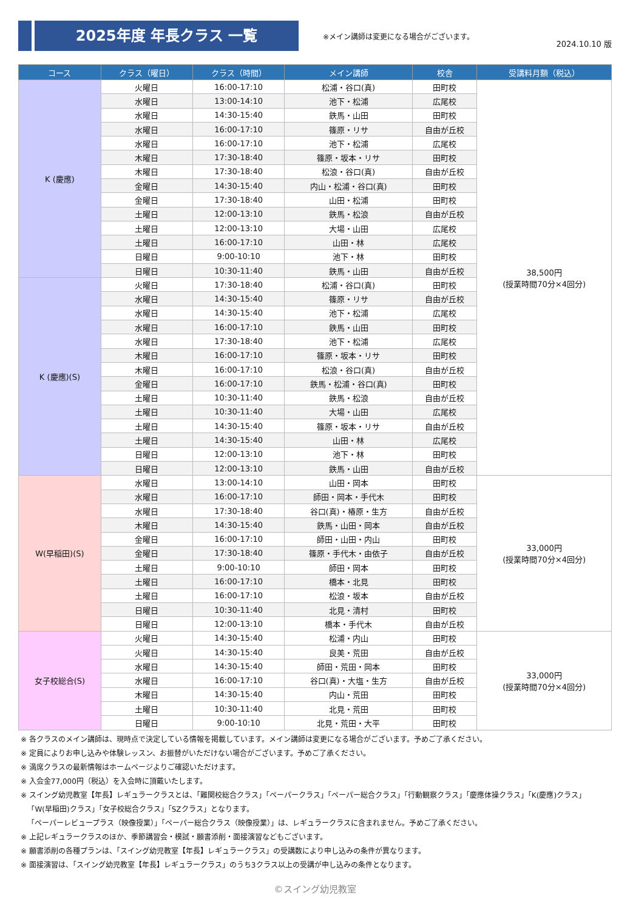2025年度 年長クラス 一覧
※メイン講師は変更になる場合がございます。
2024.10.10 版
| コース | クラス（曜日） | クラス（時間） | メイン講師 | 校舎 | 受講料月額（税込） |
| --- | --- | --- | --- | --- | --- |
| K (慶應) | 火曜日 | 16:00-17:10 | 松浦・谷口(真) | 田町校 | 38,500円 (授業時間70分×4回分) |
| | 水曜日 | 13:00-14:10 | 池下・松浦 | 広尾校 | |
| | 水曜日 | 14:30-15:40 | 鉄馬・山田 | 田町校 | |
| | 水曜日 | 16:00-17:10 | 篠原・リサ | 自由が丘校 | |
| | 水曜日 | 16:00-17:10 | 池下・松浦 | 広尾校 | |
| | 木曜日 | 17:30-18:40 | 篠原・坂本・リサ | 田町校 | |
| | 木曜日 | 17:30-18:40 | 松浪・谷口(真) | 自由が丘校 | |
| | 金曜日 | 14:30-15:40 | 内山・松浦・谷口(真) | 田町校 | |
| | 金曜日 | 17:30-18:40 | 山田・松浦 | 田町校 | |
| | 土曜日 | 12:00-13:10 | 鉄馬・松浪 | 自由が丘校 | |
| | 土曜日 | 12:00-13:10 | 大場・山田 | 広尾校 | |
| | 土曜日 | 16:00-17:10 | 山田・林 | 広尾校 | |
| | 日曜日 | 9:00-10:10 | 池下・林 | 田町校 | |
| | 日曜日 | 10:30-11:40 | 鉄馬・山田 | 自由が丘校 | |
| K (慶應)(S) | 火曜日 | 17:30-18:40 | 松浦・谷口(真) | 田町校 | |
| | 水曜日 | 14:30-15:40 | 篠原・リサ | 自由が丘校 | |
| | 水曜日 | 14:30-15:40 | 池下・松浦 | 広尾校 | |
| | 水曜日 | 16:00-17:10 | 鉄馬・山田 | 田町校 | |
| | 水曜日 | 17:30-18:40 | 池下・松浦 | 広尾校 | |
| | 木曜日 | 16:00-17:10 | 篠原・坂本・リサ | 田町校 | |
| | 木曜日 | 16:00-17:10 | 松浪・谷口(真) | 自由が丘校 | |
| | 金曜日 | 16:00-17:10 | 鉄馬・松浦・谷口(真) | 田町校 | |
| | 土曜日 | 10:30-11:40 | 鉄馬・松浪 | 自由が丘校 | |
| | 土曜日 | 10:30-11:40 | 大場・山田 | 広尾校 | |
| | 土曜日 | 14:30-15:40 | 篠原・坂本・リサ | 自由が丘校 | |
| | 土曜日 | 14:30-15:40 | 山田・林 | 広尾校 | |
| | 日曜日 | 12:00-13:10 | 池下・林 | 田町校 | |
| | 日曜日 | 12:00-13:10 | 鉄馬・山田 | 自由が丘校 | |
| W(早稲田)(S) | 水曜日 | 13:00-14:10 | 山田・岡本 | 田町校 | 33,000円 (授業時間70分×4回分) |
| | 水曜日 | 16:00-17:10 | 師田・岡本・手代木 | 田町校 | |
| | 水曜日 | 17:30-18:40 | 谷口(真)・椿原・生方 | 自由が丘校 | |
| | 木曜日 | 14:30-15:40 | 鉄馬・山田・岡本 | 自由が丘校 | |
| | 金曜日 | 16:00-17:10 | 師田・山田・内山 | 田町校 | |
| | 金曜日 | 17:30-18:40 | 篠原・手代木・由依子 | 自由が丘校 | |
| | 土曜日 | 9:00-10:10 | 師田・岡本 | 田町校 | |
| | 土曜日 | 16:00-17:10 | 橋本・北見 | 田町校 | |
| | 土曜日 | 16:00-17:10 | 松浪・坂本 | 自由が丘校 | |
| | 日曜日 | 10:30-11:40 | 北見・清村 | 田町校 | |
| | 日曜日 | 12:00-13:10 | 橋本・手代木 | 自由が丘校 | |
| 女子校総合(S) | 火曜日 | 14:30-15:40 | 松浦・内山 | 田町校 | 33,000円 (授業時間70分×4回分) |
| | 火曜日 | 14:30-15:40 | 良美・荒田 | 自由が丘校 | |
| | 水曜日 | 14:30-15:40 | 師田・荒田・岡本 | 田町校 | |
| | 水曜日 | 16:00-17:10 | 谷口(真)・大塩・生方 | 自由が丘校 | |
| | 木曜日 | 14:30-15:40 | 内山・荒田 | 田町校 | |
| | 土曜日 | 10:30-11:40 | 北見・荒田 | 田町校 | |
| | 日曜日 | 9:00-10:10 | 北見・荒田・大平 | 田町校 | |
※ 各クラスのメイン講師は、現時点で決定している情報を掲載しています。メイン講師は変更になる場合がございます。予めご了承ください。
※ 定員によりお申し込みや体験レッスン、お振替がいただけない場合がございます。予めご了承ください。
※ 満席クラスの最新情報はホームページよりご確認いただけます。
※ 入会金77,000円（税込）を入会時に頂戴いたします。
※ スイング幼児教室【年長】レギュラークラスとは、「難関校総合クラス」「ペーパークラス」「ペーパー総合クラス」「行動観察クラス」「慶應体操クラス」「K(慶應)クラス」
「W(早稲田)クラス」「女子校総合クラス」「SZクラス」となります。
「ペーパーレビュープラス（映像授業）」「ペーパー総合クラス（映像授業）」は、レギュラークラスに含まれません。予めご了承ください。
※ 上記レギュラークラスのほか、季節講習会・模試・願書添削・面接演習などもございます。
※ 願書添削の各種プランは、「スイング幼児教室【年長】レギュラークラス」の受講数により申し込みの条件が異なります。
※ 面接演習は、「スイング幼児教室【年長】レギュラークラス」のうち3クラス以上の受講が申し込みの条件となります。
©スイング幼児教室